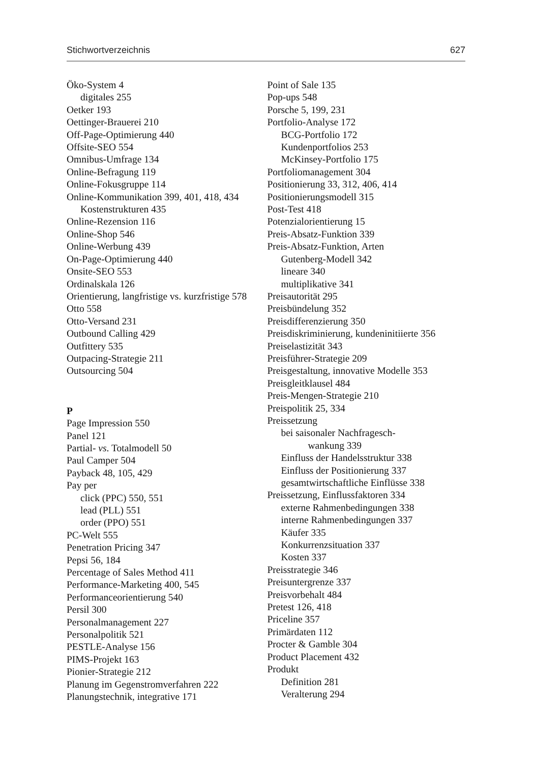Stichwortverzeichnis 627
Öko-System 4
digitales 255
Oetker 193
Oettinger-Brauerei 210
Off-Page-Optimierung 440
Offsite-SEO 554
Omnibus-Umfrage 134
Online-Befragung 119
Online-Fokusgruppe 114
Online-Kommunikation 399, 401, 418, 434
Kostenstrukturen 435
Online-Rezension 116
Online-Shop 546
Online-Werbung 439
On-Page-Optimierung 440
Onsite-SEO 553
Ordinalskala 126
Orientierung, langfristige vs. kurzfristige 578
Otto 558
Otto-Versand 231
Outbound Calling 429
Outfittery 535
Outpacing-Strategie 211
Outsourcing 504
P
Page Impression 550
Panel 121
Partial- vs. Totalmodell 50
Paul Camper 504
Payback 48, 105, 429
Pay per
click (PPC) 550, 551
lead (PLL) 551
order (PPO) 551
PC-Welt 555
Penetration Pricing 347
Pepsi 56, 184
Percentage of Sales Method 411
Performance-Marketing 400, 545
Performanceorientierung 540
Persil 300
Personalmanagement 227
Personalpolitik 521
PESTLE-Analyse 156
PIMS-Projekt 163
Pionier-Strategie 212
Planung im Gegenstromverfahren 222
Planungstechnik, integrative 171
Point of Sale 135
Pop-ups 548
Porsche 5, 199, 231
Portfolio-Analyse 172
BCG-Portfolio 172
Kundenportfolios 253
McKinsey-Portfolio 175
Portfoliomanagement 304
Positionierung 33, 312, 406, 414
Positionierungsmodell 315
Post-Test 418
Potenzialorientierung 15
Preis-Absatz-Funktion 339
Preis-Absatz-Funktion, Arten
Gutenberg-Modell 342
lineare 340
multiplikative 341
Preisautorität 295
Preisbündelung 352
Preisdifferenzierung 350
Preisdiskriminierung, kundeninitiierte 356
Preiselastizität 343
Preisführer-Strategie 209
Preisgestaltung, innovative Modelle 353
Preisgleitklausel 484
Preis-Mengen-Strategie 210
Preispolitik 25, 334
Preissetzung
bei saisonaler Nachfragesch-
wankung 339
Einfluss der Handelsstruktur 338
Einfluss der Positionierung 337
gesamtwirtschaftliche Einflüsse 338
Preissetzung, Einflussfaktoren 334
externe Rahmenbedingungen 338
interne Rahmenbedingungen 337
Käufer 335
Konkurrenzsituation 337
Kosten 337
Preisstrategie 346
Preisuntergrenze 337
Preisvorbehalt 484
Pretest 126, 418
Priceline 357
Primärdaten 112
Procter & Gamble 304
Product Placement 432
Produkt
Definition 281
Veralterung 294